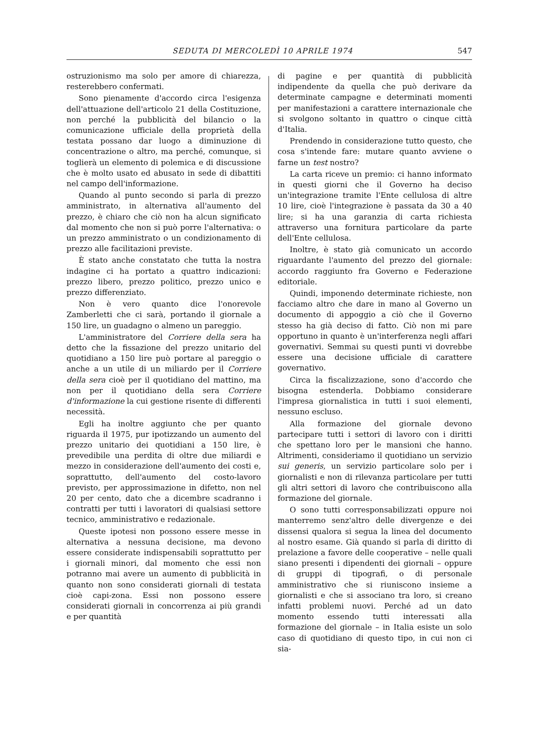SEDUTA DI MERCOLEDÌ 10 APRILE 1974 547
ostruzionismo ma solo per amore di chiarezza, resterebbero confermati.
Sono pienamente d'accordo circa l'esigenza dell'attuazione dell'articolo 21 della Costituzione, non perché la pubblicità del bilancio o la comunicazione ufficiale della proprietà della testata possano dar luogo a diminuzione di concentrazione o altro, ma perché, comunque, si toglierà un elemento di polemica e di discussione che è molto usato ed abusato in sede di dibattiti nel campo dell'informazione.
Quando al punto secondo si parla di prezzo amministrato, in alternativa all'aumento del prezzo, è chiaro che ciò non ha alcun significato dal momento che non si può porre l'alternativa: o un prezzo amministrato o un condizionamento di prezzo alle facilitazioni previste.
È stato anche constatato che tutta la nostra indagine ci ha portato a quattro indicazioni: prezzo libero, prezzo politico, prezzo unico e prezzo differenziato.
Non è vero quanto dice l'onorevole Zamberletti che ci sarà, portando il giornale a 150 lire, un guadagno o almeno un pareggio.
L'amministratore del Corriere della sera ha detto che la fissazione del prezzo unitario del quotidiano a 150 lire può portare al pareggio o anche a un utile di un miliardo per il Corriere della sera cioè per il quotidiano del mattino, ma non per il quotidiano della sera Corriere d'informazione la cui gestione risente di differenti necessità.
Egli ha inoltre aggiunto che per quanto riguarda il 1975, pur ipotizzando un aumento del prezzo unitario dei quotidiani a 150 lire, è prevedibile una perdita di oltre due miliardi e mezzo in considerazione dell'aumento dei costi e, soprattutto, dell'aumento del costo-lavoro previsto, per approssimazione in difetto, non nel 20 per cento, dato che a dicembre scadranno i contratti per tutti i lavoratori di qualsiasi settore tecnico, amministrativo e redazionale.
Queste ipotesi non possono essere messe in alternativa a nessuna decisione, ma devono essere considerate indispensabili soprattutto per i giornali minori, dal momento che essi non potranno mai avere un aumento di pubblicità in quanto non sono considerati giornali di testata cioè capi-zona. Essi non possono essere considerati giornali in concorrenza ai più grandi e per quantità
di pagine e per quantità di pubblicità indipendente da quella che può derivare da determinate campagne e determinati momenti per manifestazioni a carattere internazionale che si svolgono soltanto in quattro o cinque città d'Italia.
Prendendo in considerazione tutto questo, che cosa s'intende fare: mutare quanto avviene o farne un test nostro?
La carta riceve un premio: ci hanno informato in questi giorni che il Governo ha deciso un'integrazione tramite l'Ente cellulosa di altre 10 lire, cioè l'integrazione è passata da 30 a 40 lire; si ha una garanzia di carta richiesta attraverso una fornitura particolare da parte dell'Ente cellulosa.
Inoltre, è stato già comunicato un accordo riguardante l'aumento del prezzo del giornale: accordo raggiunto fra Governo e Federazione editoriale.
Quindi, imponendo determinate richieste, non facciamo altro che dare in mano al Governo un documento di appoggio a ciò che il Governo stesso ha già deciso di fatto. Ciò non mi pare opportuno in quanto è un'interferenza negli affari governativi. Semmai su questi punti vi dovrebbe essere una decisione ufficiale di carattere governativo.
Circa la fiscalizzazione, sono d'accordo che bisogna estenderla. Dobbiamo considerare l'impresa giornalistica in tutti i suoi elementi, nessuno escluso.
Alla formazione del giornale devono partecipare tutti i settori di lavoro con i diritti che spettano loro per le mansioni che hanno. Altrimenti, consideriamo il quotidiano un servizio sui generis, un servizio particolare solo per i giornalisti e non di rilevanza particolare per tutti gli altri settori di lavoro che contribuiscono alla formazione del giornale.
O sono tutti corresponsabilizzati oppure noi manterremo senz'altro delle divergenze e dei dissensi qualora si segua la linea del documento al nostro esame. Già quando si parla di diritto di prelazione a favore delle cooperative – nelle quali siano presenti i dipendenti dei giornali – oppure di gruppi di tipografi, o di personale amministrativo che si riuniscono insieme a giornalisti e che si associano tra loro, si creano infatti problemi nuovi. Perché ad un dato momento essendo tutti interessati alla formazione del giornale – in Italia esiste un solo caso di quotidiano di questo tipo, in cui non ci sia-